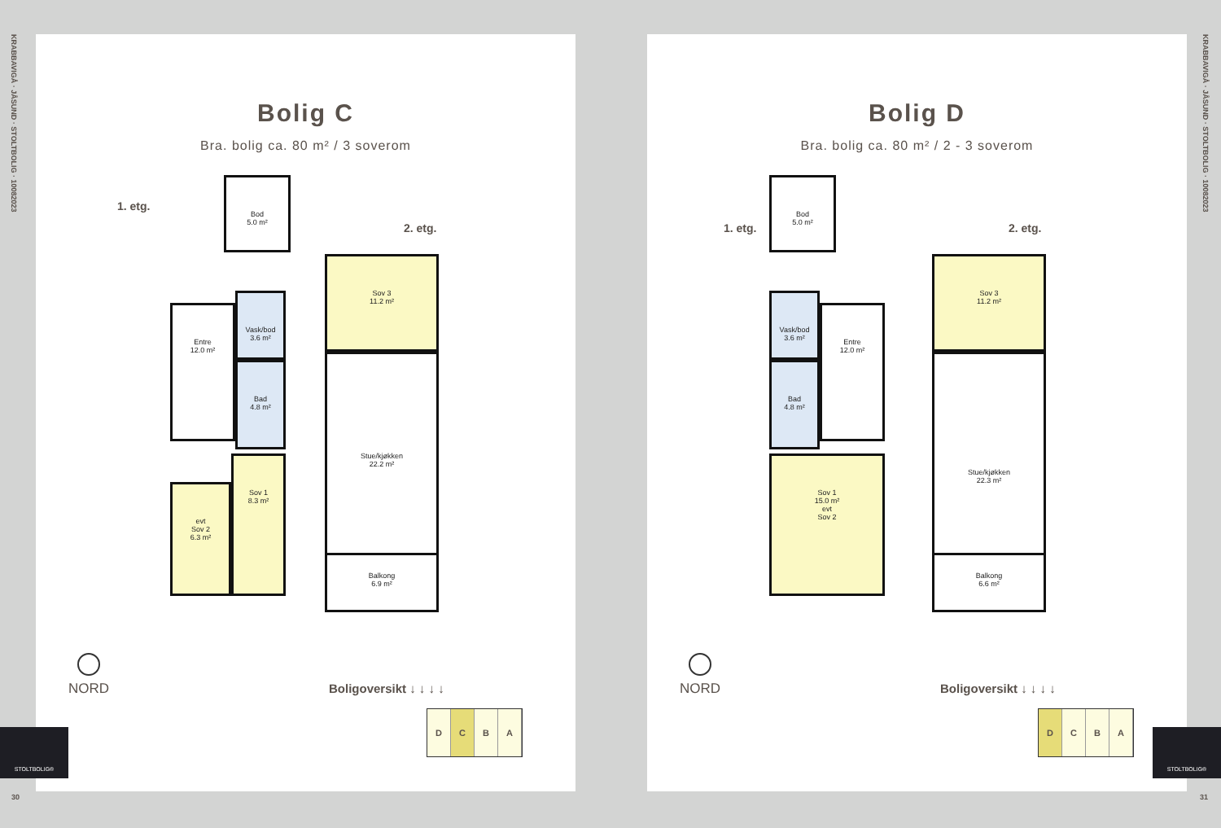KRABBAVIGÅ · JÅSUND · STOLTBOLIG · 10082023
Bolig C
Bra. bolig ca. 80 m² / 3 soverom
1. etg.
2. etg.
Bod
5.0 m²
Entre
12.0 m²
Vask/bod
3.6 m²
Bad
4.8 m²
evt
Sov 2
6.3 m²
Sov 1
8.3 m²
Sov 3
11.2 m²
Stue/kjøkken
22.2 m²
Balkong
6.9 m²
NORD
Boligoversikt ↓ ↓ ↓ ↓
D C B A
Bolig D
Bra. bolig ca. 80 m² / 2 - 3 soverom
1. etg. 2. etg.
Bod
5.0 m²
Vask/bod
3.6 m²
Entre
12.0 m²
Bad
4.8 m²
Sov 1
15.0 m²
evt
Sov 2
Sov 3
11.2 m²
Stue/kjøkken
22.3 m²
Balkong
6.6 m²
NORD
Boligoversikt ↓ ↓ ↓ ↓
D C B A
KRABBAVIGÅ · JÅSUND · STOLTBOLIG · 10082023
STOLTBOLIG® STOLTBOLIG®
30 31